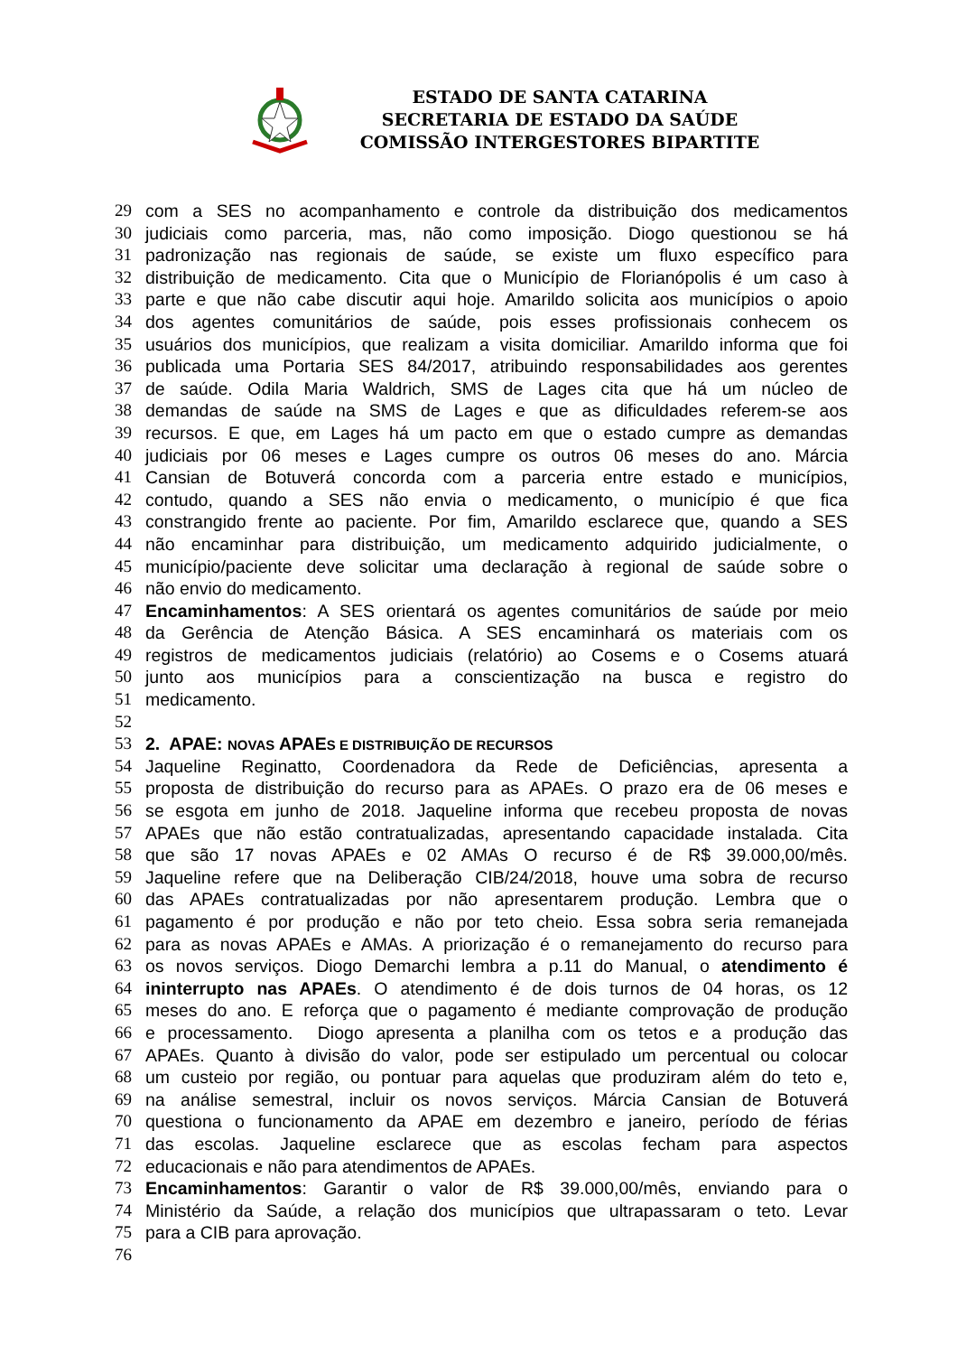ESTADO DE SANTA CATARINA
SECRETARIA DE ESTADO DA SAÚDE
COMISSÃO INTERGESTORES BIPARTITE
29 com a SES no acompanhamento e controle da distribuição dos medicamentos
30 judiciais como parceria, mas, não como imposição. Diogo questionou se há
31 padronização nas regionais de saúde, se existe um fluxo específico para
32 distribuição de medicamento. Cita que o Município de Florianópolis é um caso à
33 parte e que não cabe discutir aqui hoje. Amarildo solicita aos municípios o apoio
34 dos agentes comunitários de saúde, pois esses profissionais conhecem os
35 usuários dos municípios, que realizam a visita domiciliar. Amarildo informa que foi
36 publicada uma Portaria SES 84/2017, atribuindo responsabilidades aos gerentes
37 de saúde. Odila Maria Waldrich, SMS de Lages cita que há um núcleo de
38 demandas de saúde na SMS de Lages e que as dificuldades referem-se aos
39 recursos. E que, em Lages há um pacto em que o estado cumpre as demandas
40 judiciais por 06 meses e Lages cumpre os outros 06 meses do ano. Márcia
41 Cansian de Botuverá concorda com a parceria entre estado e municípios,
42 contudo, quando a SES não envia o medicamento, o município é que fica
43 constrangido frente ao paciente. Por fim, Amarildo esclarece que, quando a SES
44 não encaminhar para distribuição, um medicamento adquirido judicialmente, o
45 município/paciente deve solicitar uma declaração à regional de saúde sobre o
46 não envio do medicamento.
47 Encaminhamentos: A SES orientará os agentes comunitários de saúde por meio
48 da Gerência de Atenção Básica. A SES encaminhará os materiais com os
49 registros de medicamentos judiciais (relatório) ao Cosems e o Cosems atuará
50 junto aos municípios para a conscientização na busca e registro do
51 medicamento.
52
53 2. APAE: NOVAS APAES E DISTRIBUIÇÃO DE RECURSOS
54 Jaqueline Reginatto, Coordenadora da Rede de Deficiências, apresenta a
55 proposta de distribuição do recurso para as APAEs. O prazo era de 06 meses e
56 se esgota em junho de 2018. Jaqueline informa que recebeu proposta de novas
57 APAEs que não estão contratualizadas, apresentando capacidade instalada. Cita
58 que são 17 novas APAEs e 02 AMAs O recurso é de R$ 39.000,00/mês.
59 Jaqueline refere que na Deliberação CIB/24/2018, houve uma sobra de recurso
60 das APAEs contratualizadas por não apresentarem produção. Lembra que o
61 pagamento é por produção e não por teto cheio. Essa sobra seria remanejada
62 para as novas APAEs e AMAs. A priorização é o remanejamento do recurso para
63 os novos serviços. Diogo Demarchi lembra a p.11 do Manual, o atendimento é
64 ininterrupto nas APAEs. O atendimento é de dois turnos de 04 horas, os 12
65 meses do ano. E reforça que o pagamento é mediante comprovação de produção
66 e processamento. Diogo apresenta a planilha com os tetos e a produção das
67 APAEs. Quanto à divisão do valor, pode ser estipulado um percentual ou colocar
68 um custeio por região, ou pontuar para aquelas que produziram além do teto e,
69 na análise semestral, incluir os novos serviços. Márcia Cansian de Botuverá
70 questiona o funcionamento da APAE em dezembro e janeiro, período de férias
71 das escolas. Jaqueline esclarece que as escolas fecham para aspectos
72 educacionais e não para atendimentos de APAEs.
73 Encaminhamentos: Garantir o valor de R$ 39.000,00/mês, enviando para o
74 Ministério da Saúde, a relação dos municípios que ultrapassaram o teto. Levar
75 para a CIB para aprovação.
76